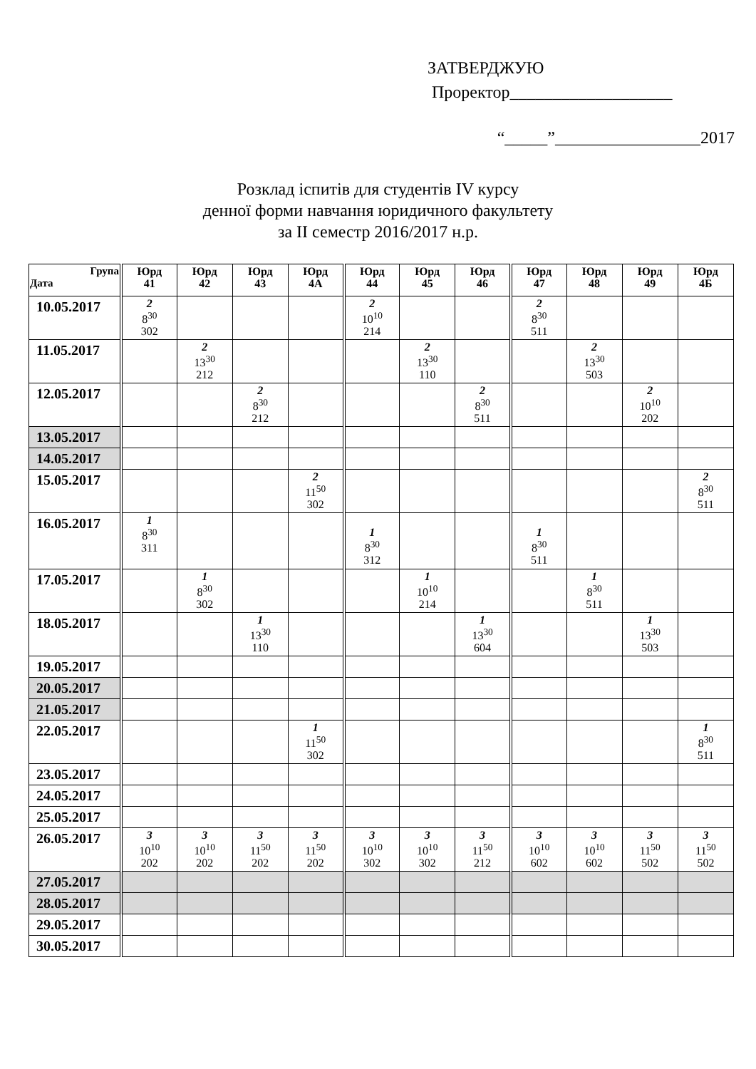ЗАТВЕРДЖУЮ
Проректор___________________
“_____”_________________2017
Розклад іспитів для студентів IV курсу
денної форми навчання юридичного факультету
за II семестр 2016/2017 н.р.
| Група Дата | Юрд 41 | Юрд 42 | Юрд 43 | Юрд 4А | Юрд 44 | Юрд 45 | Юрд 46 | Юрд 47 | Юрд 48 | Юрд 49 | Юрд 4Б |
| --- | --- | --- | --- | --- | --- | --- | --- | --- | --- | --- | --- |
| 10.05.2017 | 2 8<sup>30</sup> 302 | | | | 2 10<sup>10</sup> 214 | | | 2 8<sup>30</sup> 511 | | | |
| 11.05.2017 | | 2 13<sup>30</sup> 212 | | | | 2 13<sup>30</sup> 110 | | | 2 13<sup>30</sup> 503 | | |
| 12.05.2017 | | | 2 8<sup>30</sup> 212 | | | | 2 8<sup>30</sup> 511 | | | 2 10<sup>10</sup> 202 | |
| 13.05.2017 | | | | | | | | | | | |
| 14.05.2017 | | | | | | | | | | | |
| 15.05.2017 | | | | 2 11<sup>50</sup> 302 | | | | | | | 2 8<sup>30</sup> 511 |
| 16.05.2017 | 1 8<sup>30</sup> 311 | | | | 1 8<sup>30</sup> 312 | | | 1 8<sup>30</sup> 511 | | | |
| 17.05.2017 | | 1 8<sup>30</sup> 302 | | | | 1 10<sup>10</sup> 214 | | | 1 8<sup>30</sup> 511 | | |
| 18.05.2017 | | | 1 13<sup>30</sup> 110 | | | | 1 13<sup>30</sup> 604 | | | 1 13<sup>30</sup> 503 | |
| 19.05.2017 | | | | | | | | | | | |
| 20.05.2017 | | | | | | | | | | | |
| 21.05.2017 | | | | | | | | | | | |
| 22.05.2017 | | | | 1 11<sup>50</sup> 302 | | | | | | | 1 8<sup>30</sup> 511 |
| 23.05.2017 | | | | | | | | | | | |
| 24.05.2017 | | | | | | | | | | | |
| 25.05.2017 | | | | | | | | | | | |
| 26.05.2017 | 3 10<sup>10</sup> 202 | 3 10<sup>10</sup> 202 | 3 11<sup>50</sup> 202 | 3 11<sup>50</sup> 202 | 3 10<sup>10</sup> 302 | 3 10<sup>10</sup> 302 | 3 11<sup>50</sup> 212 | 3 10<sup>10</sup> 602 | 3 10<sup>10</sup> 602 | 3 11<sup>50</sup> 502 | 3 11<sup>50</sup> 502 |
| 27.05.2017 | | | | | | | | | | | |
| 28.05.2017 | | | | | | | | | | | |
| 29.05.2017 | | | | | | | | | | | |
| 30.05.2017 | | | | | | | | | | | |